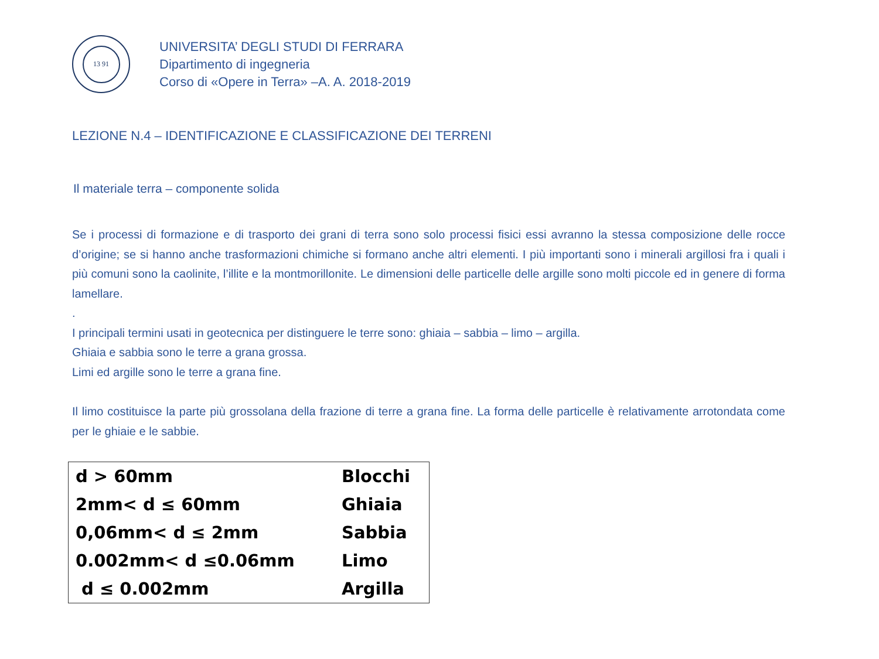13 91
UNIVERSITA’ DEGLI STUDI DI FERRARA
Dipartimento di ingegneria
Corso di «Opere in Terra» –A. A. 2018-2019
LEZIONE N.4 – IDENTIFICAZIONE E CLASSIFICAZIONE DEI TERRENI
Il materiale terra – componente solida
Se i processi di formazione e di trasporto dei grani di terra sono solo processi fisici essi avranno la stessa composizione delle rocce d’origine; se si hanno anche trasformazioni chimiche si formano anche altri elementi. I più importanti sono i minerali argillosi fra i quali i più comuni sono la caolinite, l’illite e la montmorillonite. Le dimensioni delle particelle delle argille sono molti piccole ed in genere di forma lamellare.
.
I principali termini usati in geotecnica per distinguere le terre sono: ghiaia – sabbia – limo – argilla.
Ghiaia e sabbia sono le terre a grana grossa.
Limi ed argille sono le terre a grana fine.
Il limo costituisce la parte più grossolana della frazione di terre a grana fine. La forma delle particelle è relativamente arrotondata come per le ghiaie e le sabbie.
| d > 60mm | Blocchi |
| 2mm< d ≤ 60mm | Ghiaia |
| 0,06mm< d ≤ 2mm | Sabbia |
| 0.002mm< d ≤0.06mm | Limo |
| d ≤ 0.002mm | Argilla |